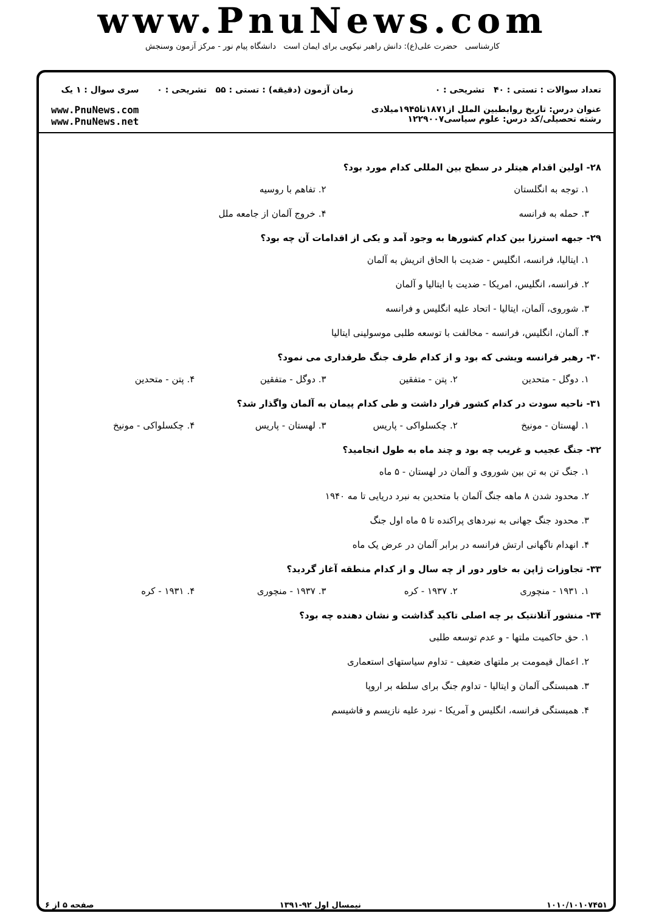www.PnuNews.com
کارشناسی حضرت علی(ع): دانش راهبر نیکویی برای ایمان است دانشگاه پیام نور - مرکز آزمون وسنجش
تعداد سوالات : تستی : ۴۰ تشریحی : ۰
عنوان درس: تاریخ روابطبین الملل از۱۸۷۱تا۱۹۴۵میلادی
رشته تحصیلی/کد درس: علوم سیاسی۱۲۲۹۰۰۷
زمان آزمون (دقیقه) : تستی : ۵۵ تشریحی : ۰
سری سوال : ۱ یک
www.PnuNews.com
www.PnuNews.net
۲۸- اولین اقدام هیتلر در سطح بین المللی کدام مورد بود؟
۱. توجه به انگلستان ۲. تفاهم با روسیه
۳. حمله به فرانسه ۴. خروج آلمان از جامعه ملل
۲۹- جبهه استرزا بین کدام کشورها به وجود آمد و یکی از اقدامات آن چه بود؟
۱. ایتالیا، فرانسه، انگلیس - ضدیت با الحاق اتریش به آلمان
۲. فرانسه، انگلیس، امریکا - ضدیت با ایتالیا و آلمان
۳. شوروی، آلمان، ایتالیا - اتحاد علیه انگلیس و فرانسه
۴. آلمان، انگلیس، فرانسه - مخالفت با توسعه طلبی موسولینی ایتالیا
۳۰- رهبر فرانسه ویشی که بود و از کدام طرف جنگ طرفداری می نمود؟
۱. دوگل - متحدین ۲. پتن - متفقین ۳. دوگل - متفقین ۴. پتن - متحدین
۳۱- ناحیه سودت در کدام کشور قرار داشت و طی کدام پیمان به آلمان واگذار شد؟
۱. لهستان - مونیخ ۲. چکسلواکی - پاریس ۳. لهستان - پاریس ۴. چکسلواکی - مونیخ
۳۲- جنگ عجیب و غریب چه بود و چند ماه به طول انجامید؟
۱. جنگ تن به تن بین شوروی و آلمان در لهستان - ۵ ماه
۲. محدود شدن ۸ ماهه جنگ آلمان با متحدین به نبرد دریایی تا مه ۱۹۴۰
۳. محدود جنگ جهانی به نبردهای پراکنده تا ۵ ماه اول جنگ
۴. انهدام ناگهانی ارتش فرانسه در برابر آلمان در عرض یک ماه
۳۳- تجاوزات ژاپن به خاور دور از چه سال و از کدام منطقه آغاز گردید؟
۱. ۱۹۳۱ - منچوری ۲. ۱۹۳۷ - کره ۳. ۱۹۳۷ - منچوری ۴. ۱۹۳۱ - کره
۳۴- منشور آتلانتیک بر چه اصلی تاکید گذاشت و نشان دهنده چه بود؟
۱. حق حاکمیت ملتها - و عدم توسعه طلبی
۲. اعمال قیمومت بر ملتهای ضعیف - تداوم سیاستهای استعماری
۳. همبستگی آلمان و ایتالیا - تداوم جنگ برای سلطه بر اروپا
۴. همبستگی فرانسه، انگلیس و آمریکا - نبرد علیه نازیسم و فاشیسم
۱۰۱۰/۱۰۱۰۷۴۵۱ نیمسال اول ۹۲-۱۳۹۱ صفحه ۵ از ۶